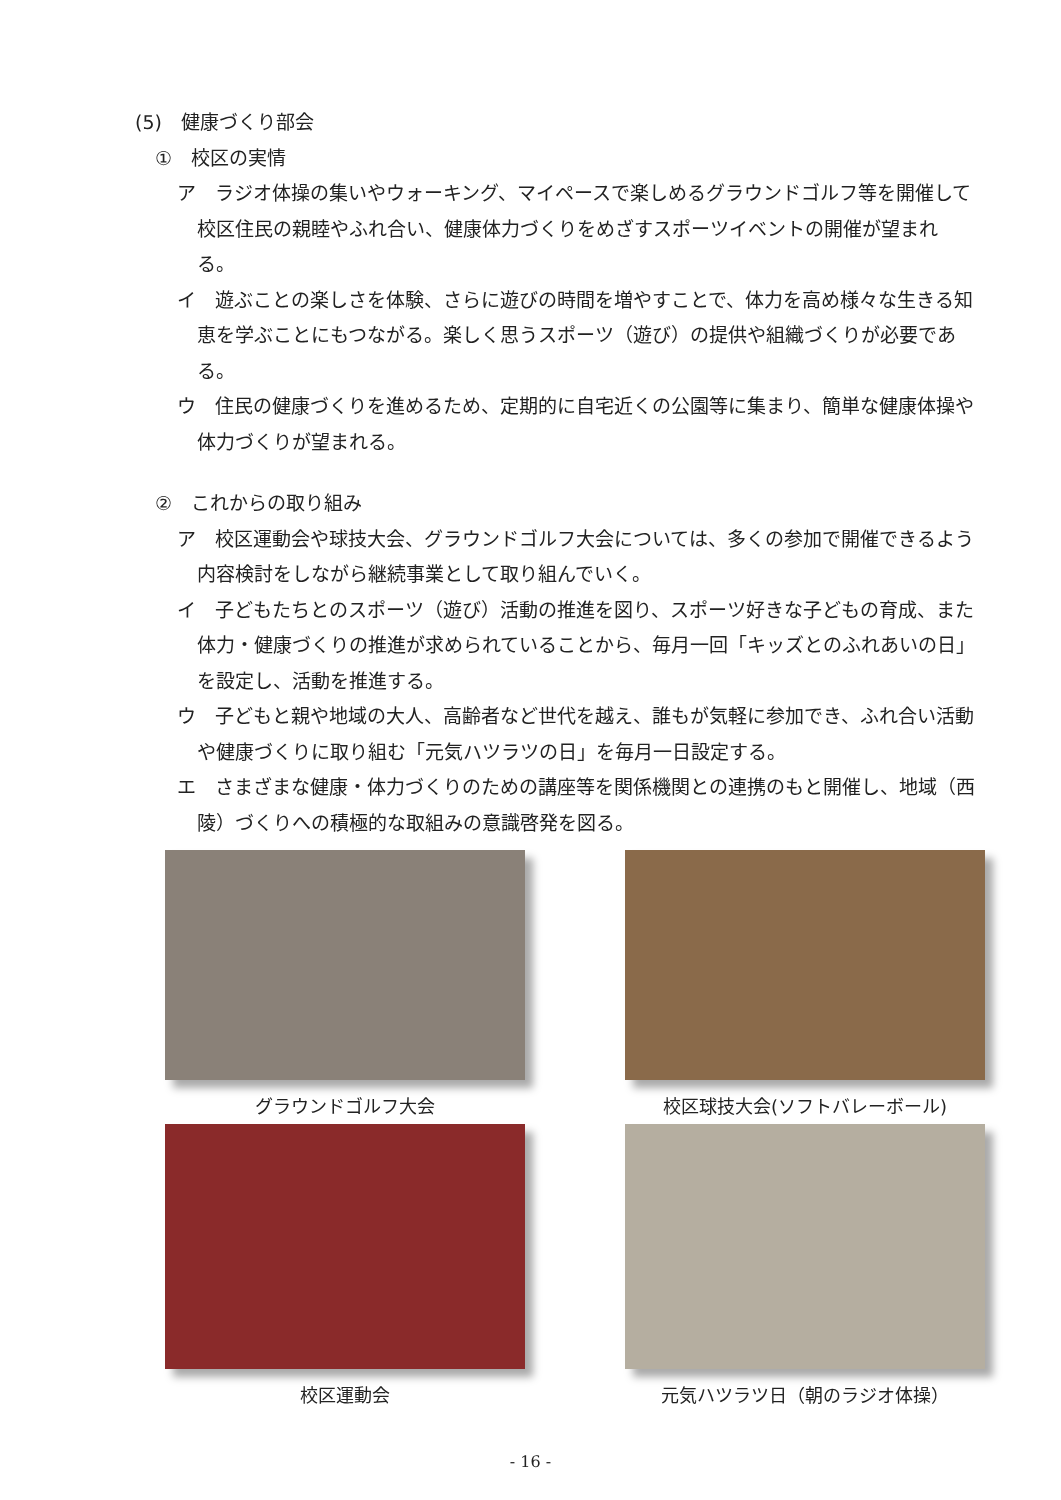(5)　健康づくり部会
①　校区の実情
ア　ラジオ体操の集いやウォーキング、マイペースで楽しめるグラウンドゴルフ等を開催して校区住民の親睦やふれ合い、健康体力づくりをめざすスポーツイベントの開催が望まれる。
イ　遊ぶことの楽しさを体験、さらに遊びの時間を増やすことで、体力を高め様々な生きる知恵を学ぶことにもつながる。楽しく思うスポーツ（遊び）の提供や組織づくりが必要である。
ウ　住民の健康づくりを進めるため、定期的に自宅近くの公園等に集まり、簡単な健康体操や体力づくりが望まれる。
②　これからの取り組み
ア　校区運動会や球技大会、グラウンドゴルフ大会については、多くの参加で開催できるよう内容検討をしながら継続事業として取り組んでいく。
イ　子どもたちとのスポーツ（遊び）活動の推進を図り、スポーツ好きな子どもの育成、また体力・健康づくりの推進が求められていることから、毎月一回「キッズとのふれあいの日」を設定し、活動を推進する。
ウ　子どもと親や地域の大人、高齢者など世代を越え、誰もが気軽に参加でき、ふれ合い活動や健康づくりに取り組む「元気ハツラツの日」を毎月一日設定する。
エ　さまざまな健康・体力づくりのための講座等を関係機関との連携のもと開催し、地域（西陵）づくりへの積極的な取組みの意識啓発を図る。
グラウンドゴルフ大会
校区球技大会(ソフトバレーボール)
校区運動会
元気ハツラツ日（朝のラジオ体操）
- 16 -